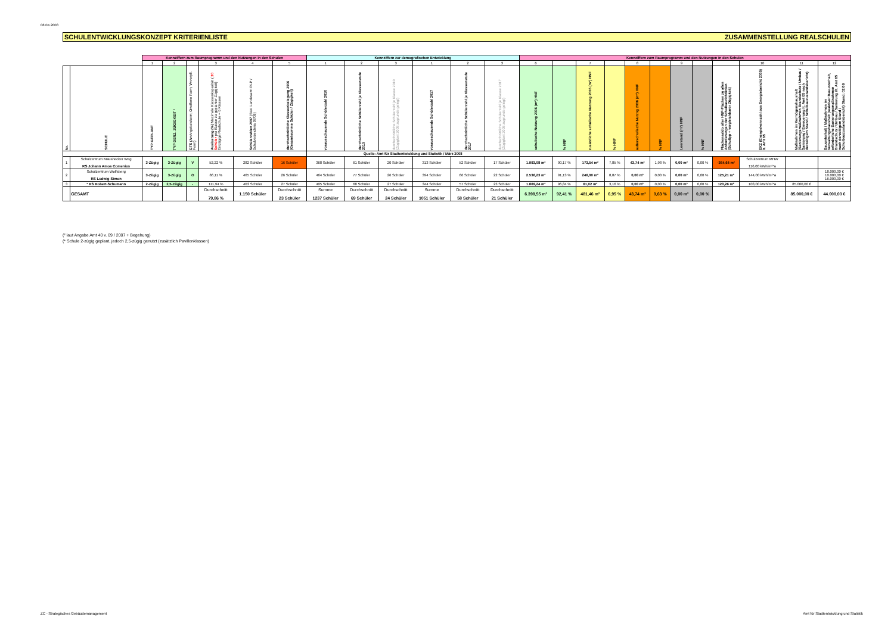08.04.2008
SCHULENTWICKLUNGSKONZEPT KRITERIENLISTE ZUSAMMENSTELLUNG REALSCHULEN
| | | Kennziffern zum Raumprogramm und den Nutzungen in den Schulen | | | | | | Kennziffern zur demografischen Entwicklung | | | | | | Kennziffern zum Raumprogramm und den Nutzungen in den Schulen | | | | | | | | | | | |
| --- | --- | --- | --- | --- | --- | --- | --- | --- | --- | --- | --- | --- | --- | --- | --- | --- | --- | --- | --- | --- | --- | --- | --- | --- | --- |
| | | 1 | 2 | | 3 | 4 | 5 | 1 | 2 | 3 | 1 | 2 | 3 | 6 | | 7 | | 8 | | 9 | | | 10 | 11 | 12 |
| Nr. | SCHULE | TYP GEPLANT | TYP DERZ. ZÜGIGKEIT ² | GTS (A= Angebotsform; O= offene Form; V= verpfl. Form) | Auslastung (%) Maximale Klassenkapazität ( 30 Schüler pro Klasse zu geplanter Zügigkeit) Einzügige Realschule = 6 Klassen | Schülerzahlen 2007 (Stat. Landesamt RLP / Schulverzeichnis 07/08) | durchschnittliche Klassenbelegung 2006 (Gesamtsumme Schüler / Zügigkeit) | vorausschauende Schülerzahl 2010 | durchschnittliche Schülerzahl je Klassenstufe 2010 | durchschnittliche Schülerzahl je Klasse 2010 (Zügigkeit 2008 zugrunde gelegt) | vorausschauende Schülerzahl 2017 | durchschnittliche Schülerzahl je Klassenstufe 2017 | durchschnittliche Schülerzahl je Klasse 2017 (Zügigkeit 2008 zugrunde gelegt) | schulische Nutzung 2006 (m²) HNF | % HNF | zusätzliche schulische Nutzung 2006 (m²) HNF | % HMF | außerschulische Nutzng 2006 (m²) HNF | % HNF | Leerstand (m²) HNF | % HNF | Flächensaldo aller HNF-Flächen zu allen Anforderungen der Schulbaurichtlinien (Schultyp + vergleichbarer Zügigkeit) | EKZ (Energiekennzahl aus Energiebericht 2005) lt. Amt 65 | Maßnahmen im Vermögenshaushalt (Sanierungsmaßnahmen Brandschutz / Umbau / Sanierung / Erneuerung lt. Amt 65 nach derzeitigem Stand / Schulbauzustandsbericht) | Bauunterhalt / Maßnahmen im Verwaltungshaushalt (reaktiver Bauunterhalt, erforderliche Sanierungsmaßnahmen Brandschutz / Umbau / Sanierung /lt. Amt 65 nach derzeitigem Stand / Schulbauzustandsbericht) Stand: 02/08 |
| | | | | | | | | Quelle: Amt für Stadtentwicklung und Statistik / März 2008 | | | | | | | | | | | | | | | | | |
| 1 | Schulzentrum Mäushecker Weg RS Johann Amos Comenius | 3-Zügig | 3-Zügig | V | 52,22 % | 282 Schüler | 16 Schüler | 368 Schüler | 61 Schüler | 20 Schüler | 313 Schüler | 52 Schüler | 17 Schüler | 1.993,08 m² | 90,17 % | 173,54 m² | 7,85 % | 43,74 m² | 1,98 % | 0,00 m² | 0,00 % | -364,64 m² | Schulzentrum MHW 116,00 kWh/m²*a | | |
| 2 | Schulzentrum Wolfsberg RS Ludwig-Simon | 3-Zügig | 3-Zügig | O | 86,11 % | 465 Schüler | 26 Schüler | 464 Schüler | 77 Schüler | 26 Schüler | 394 Schüler | 66 Schüler | 22 Schüler | 2.536,23 m² | 91,13 % | 246,90 m² | 8,87 % | 0,00 m² | 0,00 % | 0,00 m² | 0,00 % | 125,21 m² | 144,00 kWh/m²*a | | 18.000,00 € 10.000,00 € 16.000,00 € |
| 3 | * RS Robert-Schumann | 2-Zügig | 2,5-Zügig | - | 111,94 % | 403 Schüler | 27 Schüler | 405 Schüler | 68 Schüler | 27 Schüler | 344 Schüler | 57 Schüler | 23 Schüler | 1.869,24 m² | 96,84 % | 61,02 m² | 3,16 % | 0,00 m² | 0,00 % | 0,00 m² | 0,00 % | 120,26 m² | 103,00 kWh/m²*a | 85.000,00 € | |
| | GESAMT | | | | Durchschnitt 79,86 % | 1.150 Schüler | Durchschnitt 23 Schüler | Summe 1237 Schüler | Durchschnitt 69 Schüler | Durchschnitt 24 Schüler | Summe 1051 Schüler | Durchschnitt 58 Schüler | Durchschnitt 21 Schüler | 6.398,55 m² | 92,41 % | 481,46 m² | 6,95 % | 43,74 m² | 0,63 % | 0,00 m² | 0,00 % | | | 85.000,00 € | 44.000,00 € |
(² laut Angabe Amt 40 v. 09 / 2007 + Begehung)
(* Schule 2-zügig geplant, jedoch 2,5-zügig genutzt (zusätzlich Pavillonklassen)
ZC - Strategisches Gebäudemanagement
Amt für Stadtentwicklung und Statistik